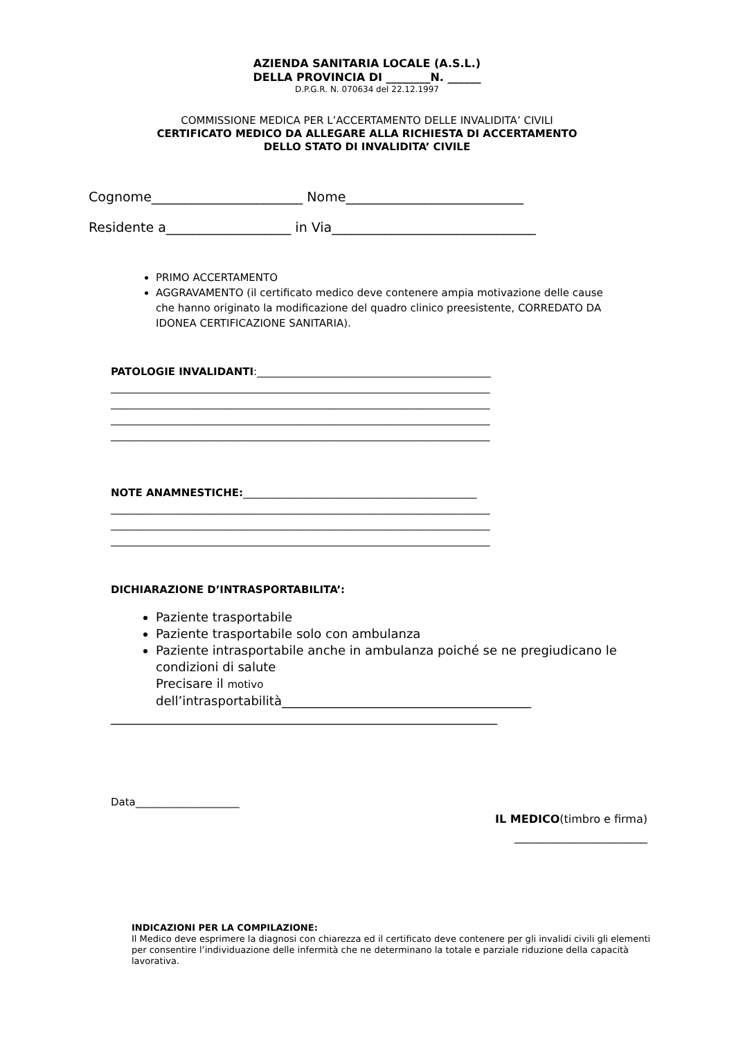AZIENDA SANITARIA LOCALE (A.S.L.)
DELLA PROVINCIA DI ________N. ______
D.P.G.R. N. 070634 del 22.12.1997
COMMISSIONE MEDICA PER L’ACCERTAMENTO DELLE INVALIDITA’ CIVILI
CERTIFICATO MEDICO DA ALLEGARE ALLA RICHIESTA DI ACCERTAMENTO
DELLO STATO DI INVALIDITA’ CIVILE
Cognome_______________________ Nome___________________________ Residente a___________________ in Via_______________________________
PRIMO ACCERTAMENTO
AGGRAVAMENTO (il certificato medico deve contenere ampia motivazione delle cause che hanno originato la modificazione del quadro clinico preesistente, CORREDATO DA IDONEA CERTIFICAZIONE SANITARIA).
PATOLOGIE INVALIDANTI:_____________________________________________ _________________________________________________________________________ _________________________________________________________________________ _________________________________________________________________________ _________________________________________________________________________
NOTE ANAMNESTICHE:_____________________________________________ _________________________________________________________________________ _________________________________________________________________________ _________________________________________________________________________
DICHIARAZIONE D’INTRASPORTABILITA’:
Paziente trasportabile
Paziente trasportabile solo con ambulanza
Paziente intrasportabile anche in ambulanza poiché se ne pregiudicano le condizioni di salute
Precisare il motivo
dell’intrasportabilità________________________________________
______________________________________________________________
Data____________________
IL MEDICO(timbro e firma)
________________________
INDICAZIONI PER LA COMPILAZIONE:
Il Medico deve esprimere la diagnosi con chiarezza ed il certificato deve contenere per gli invalidi civili gli elementi per consentire l’individuazione delle infermità che ne determinano la totale e parziale riduzione della capacità lavorativa.